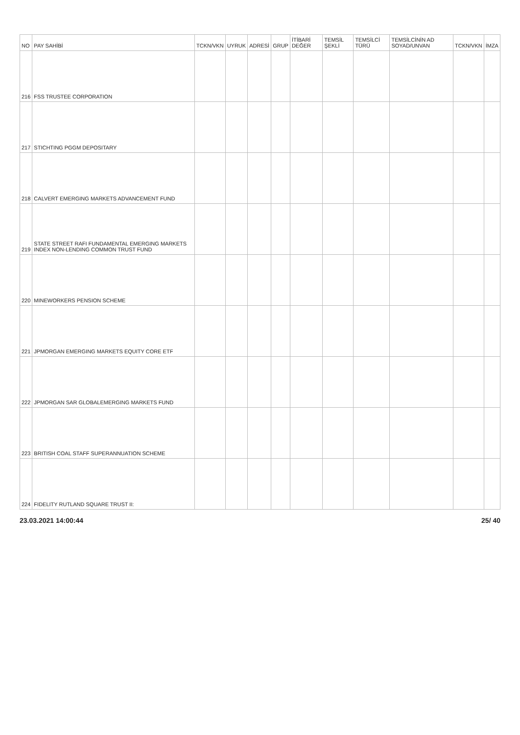| NO | PAY SAHİBİ | TCKN/VKN | UYRUK | ADRESİ | GRUP | İTİBARİ DEĞER | TEMSİL ŞEKLİ | TEMSİLCİ TÜRÜ | TEMSİLCİNİN AD SOYAD/UNVAN | TCKN/VKN | İMZA |
| --- | --- | --- | --- | --- | --- | --- | --- | --- | --- | --- | --- |
| 216 | FSS TRUSTEE CORPORATION | | | | | | | | | | |
| 217 | STICHTING PGGM DEPOSITARY | | | | | | | | | | |
| 218 | CALVERT EMERGING MARKETS ADVANCEMENT FUND | | | | | | | | | | |
| 219 | STATE STREET RAFI FUNDAMENTAL EMERGING MARKETS INDEX NON-LENDING COMMON TRUST FUND | | | | | | | | | | |
| 220 | MINEWORKERS PENSION SCHEME | | | | | | | | | | |
| 221 | JPMORGAN EMERGING MARKETS EQUITY CORE ETF | | | | | | | | | | |
| 222 | JPMORGAN SAR GLOBALEMERGING MARKETS FUND | | | | | | | | | | |
| 223 | BRITISH COAL STAFF SUPERANNUATION SCHEME | | | | | | | | | | |
| 224 | FIDELITY RUTLAND SQUARE TRUST II: | | | | | | | | | | |
23.03.2021 14:00:44 25/ 40